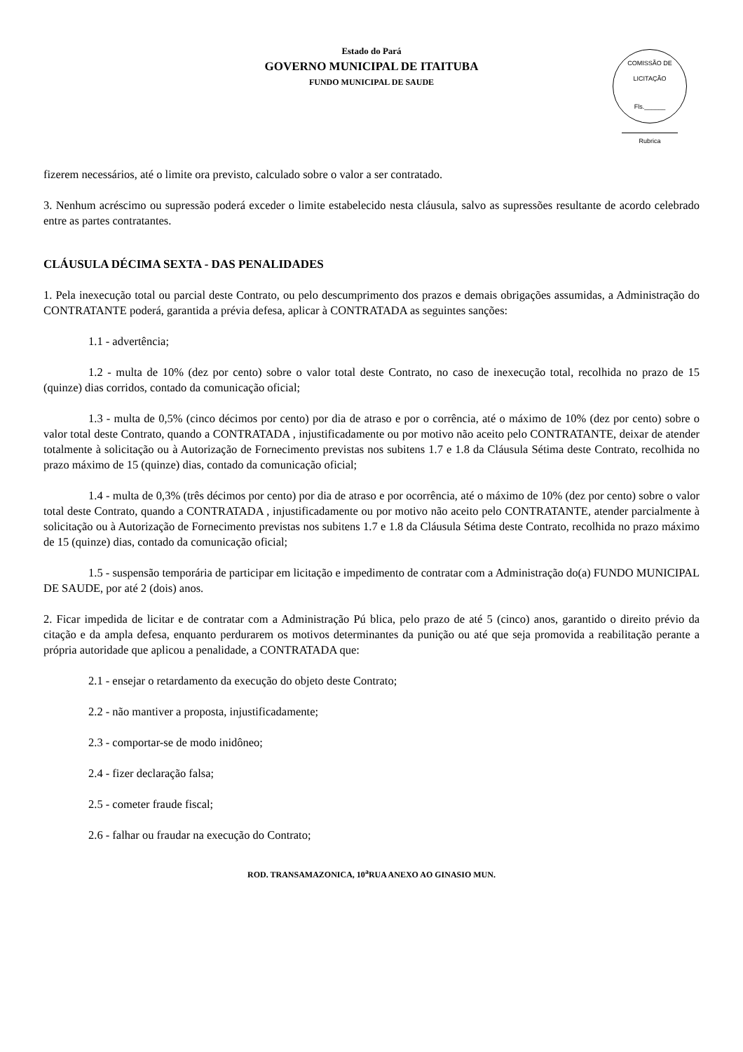Estado do Pará
GOVERNO MUNICIPAL DE ITAITUBA
FUNDO MUNICIPAL DE SAUDE
COMISSÃO DE LICITAÇÃO
Fls.______
Rubrica
fizerem necessários, até o limite ora previsto, calculado sobre o valor a ser contratado.
3. Nenhum acréscimo ou supressão poderá exceder o limite estabelecido nesta cláusula, salvo as supressões resultante de acordo celebrado entre as partes contratantes.
CLÁUSULA DÉCIMA SEXTA - DAS PENALIDADES
1. Pela inexecução total ou parcial deste Contrato, ou pelo descumprimento dos prazos e demais obrigações assumidas, a Administração do CONTRATANTE poderá, garantida a prévia defesa, aplicar à CONTRATADA as seguintes sanções:
1.1 - advertência;
1.2 - multa de 10% (dez por cento) sobre o valor total deste Contrato, no caso de inexecução total, recolhida no prazo de 15 (quinze) dias corridos, contado da comunicação oficial;
1.3 - multa de 0,5% (cinco décimos por cento) por dia de atraso e por o corrência, até o máximo de 10% (dez por cento) sobre o valor total deste Contrato, quando a CONTRATADA , injustificadamente ou por motivo não aceito pelo CONTRATANTE, deixar de atender totalmente à solicitação ou à Autorização de Fornecimento previstas nos subitens 1.7 e 1.8 da Cláusula Sétima deste Contrato, recolhida no prazo máximo de 15 (quinze) dias, contado da comunicação oficial;
1.4 - multa de 0,3% (três décimos por cento) por dia de atraso e por ocorrência, até o máximo de 10% (dez por cento) sobre o valor total deste Contrato, quando a CONTRATADA , injustificadamente ou por motivo não aceito pelo CONTRATANTE, atender parcialmente à solicitação ou à Autorização de Fornecimento previstas nos subitens 1.7 e 1.8 da Cláusula Sétima deste Contrato, recolhida no prazo máximo de 15 (quinze) dias, contado da comunicação oficial;
1.5 - suspensão temporária de participar em licitação e impedimento de contratar com a Administração do(a) FUNDO MUNICIPAL DE SAUDE, por até 2 (dois) anos.
2. Ficar impedida de licitar e de contratar com a Administração Pú blica, pelo prazo de até 5 (cinco) anos, garantido o direito prévio da citação e da ampla defesa, enquanto perdurarem os motivos determinantes da punição ou até que seja promovida a reabilitação perante a própria autoridade que aplicou a penalidade, a CONTRATADA que:
2.1 - ensejar o retardamento da execução do objeto deste Contrato;
2.2 - não mantiver a proposta, injustificadamente;
2.3 - comportar-se de modo inidôneo;
2.4 - fizer declaração falsa;
2.5 - cometer fraude fiscal;
2.6 - falhar ou fraudar na execução do Contrato;
ROD. TRANSAMAZONICA, 10<sup>a</sup>RUA ANEXO AO GINASIO MUN.